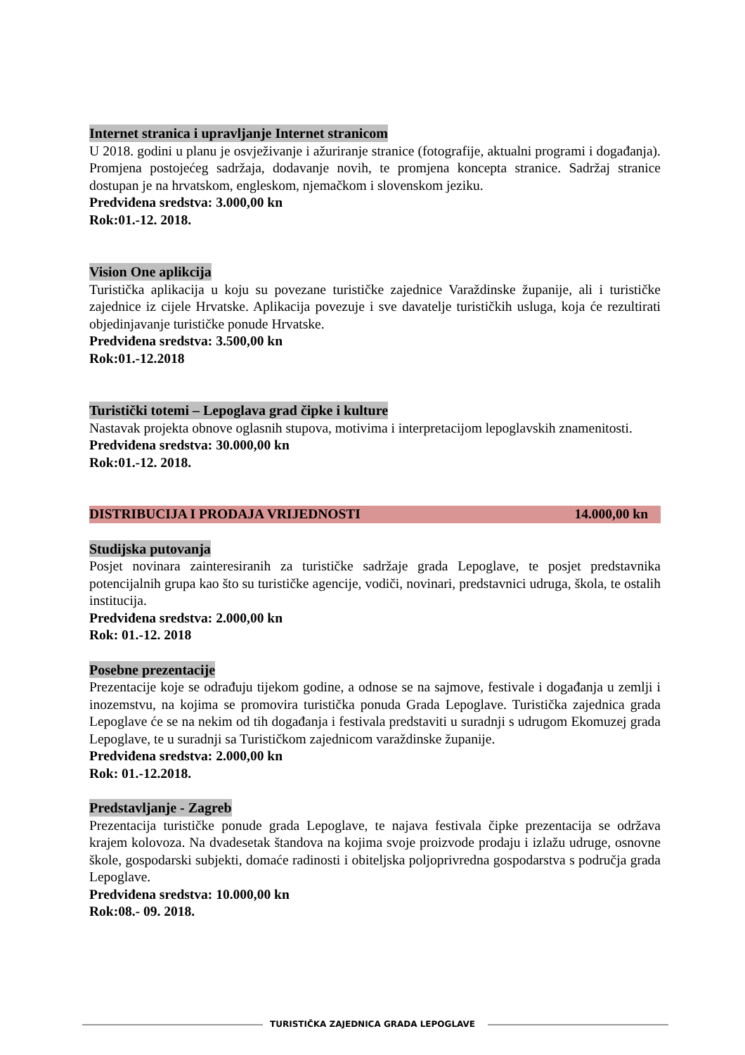Internet stranica i upravljanje Internet stranicom
U 2018. godini u planu je osvježivanje i ažuriranje stranice (fotografije, aktualni programi i događanja). Promjena postojećeg sadržaja, dodavanje novih, te promjena koncepta stranice. Sadržaj stranice dostupan je na hrvatskom, engleskom, njemačkom i slovenskom jeziku.
Predviđena sredstva: 3.000,00 kn
Rok:01.-12. 2018.
Vision One aplikcija
Turistička aplikacija u koju su povezane turističke zajednice Varaždinske županije, ali i turističke zajednice iz cijele Hrvatske. Aplikacija povezuje i sve davatelje turističkih usluga, koja će rezultirati objedinjavanje turističke ponude Hrvatske.
Predviđena sredstva: 3.500,00 kn
Rok:01.-12.2018
Turistički totemi – Lepoglava grad čipke i kulture
Nastavak projekta obnove oglasnih stupova, motivima i interpretacijom lepoglavskih znamenitosti.
Predviđena sredstva: 30.000,00 kn
Rok:01.-12. 2018.
DISTRIBUCIJA I PRODAJA VRIJEDNOSTI 14.000,00 kn
Studijska putovanja
Posjet novinara zainteresiranih za turističke sadržaje grada Lepoglave, te posjet predstavnika potencijalnih grupa kao što su turističke agencije, vodiči, novinari, predstavnici udruga, škola, te ostalih institucija.
Predviđena sredstva: 2.000,00 kn
Rok: 01.-12. 2018
Posebne prezentacije
Prezentacije koje se odrađuju tijekom godine, a odnose se na sajmove, festivale i događanja u zemlji i inozemstvu, na kojima se promovira turistička ponuda Grada Lepoglave. Turistička zajednica grada Lepoglave će se na nekim od tih događanja i festivala predstaviti u suradnji s udrugom Ekomuzej grada Lepoglave, te u suradnji sa Turističkom zajednicom varaždinske županije.
Predviđena sredstva: 2.000,00 kn
Rok: 01.-12.2018.
Predstavljanje - Zagreb
Prezentacija turističke ponude grada Lepoglave, te najava festivala čipke prezentacija se održava krajem kolovoza. Na dvadesetak štandova na kojima svoje proizvode prodaju i izlažu udruge, osnovne škole, gospodarski subjekti, domaće radinosti i obiteljska poljoprivredna gospodarstva s područja grada Lepoglave.
Predviđena sredstva: 10.000,00 kn
Rok:08.- 09. 2018.
TURISTIČKA ZAJEDNICA GRADA LEPOGLAVE